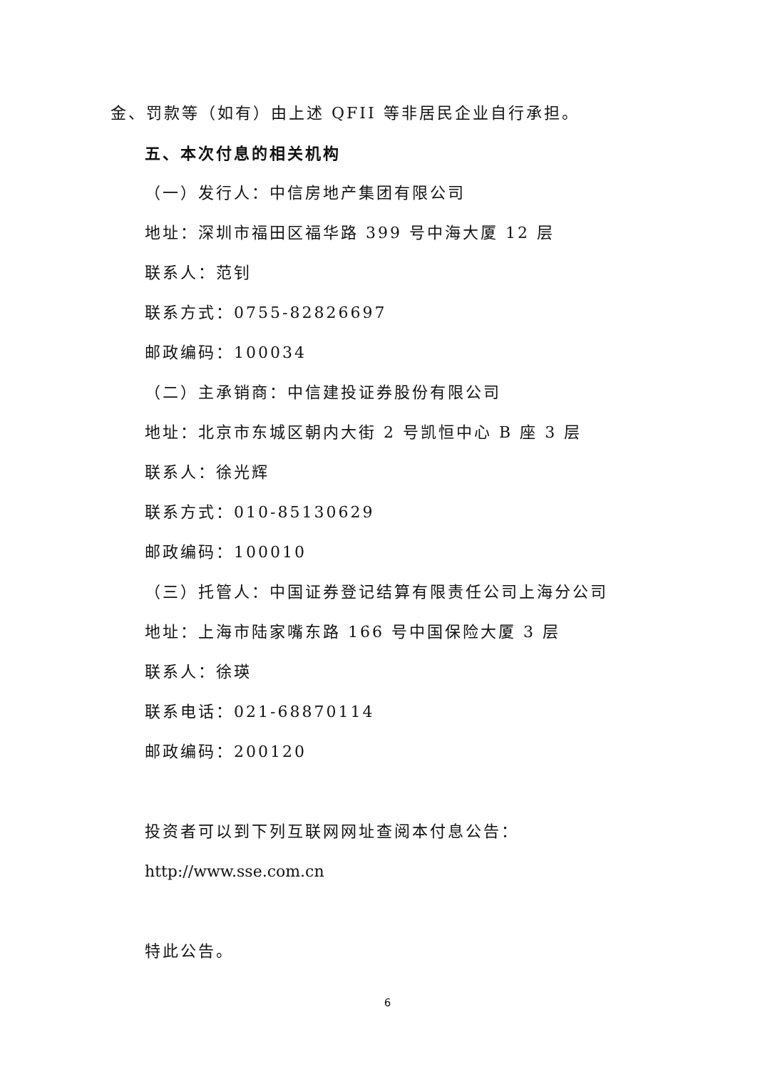金、罚款等（如有）由上述 QFII 等非居民企业自行承担。
五、本次付息的相关机构
（一）发行人：中信房地产集团有限公司
地址：深圳市福田区福华路 399 号中海大厦 12 层
联系人：范钊
联系方式：0755-82826697
邮政编码：100034
（二）主承销商：中信建投证券股份有限公司
地址：北京市东城区朝内大街 2 号凯恒中心 B 座 3 层
联系人：徐光辉
联系方式：010-85130629
邮政编码：100010
（三）托管人：中国证券登记结算有限责任公司上海分公司
地址：上海市陆家嘴东路 166 号中国保险大厦 3 层
联系人：徐瑛
联系电话：021-68870114
邮政编码：200120
投资者可以到下列互联网网址查阅本付息公告：
http://www.sse.com.cn
特此公告。
6